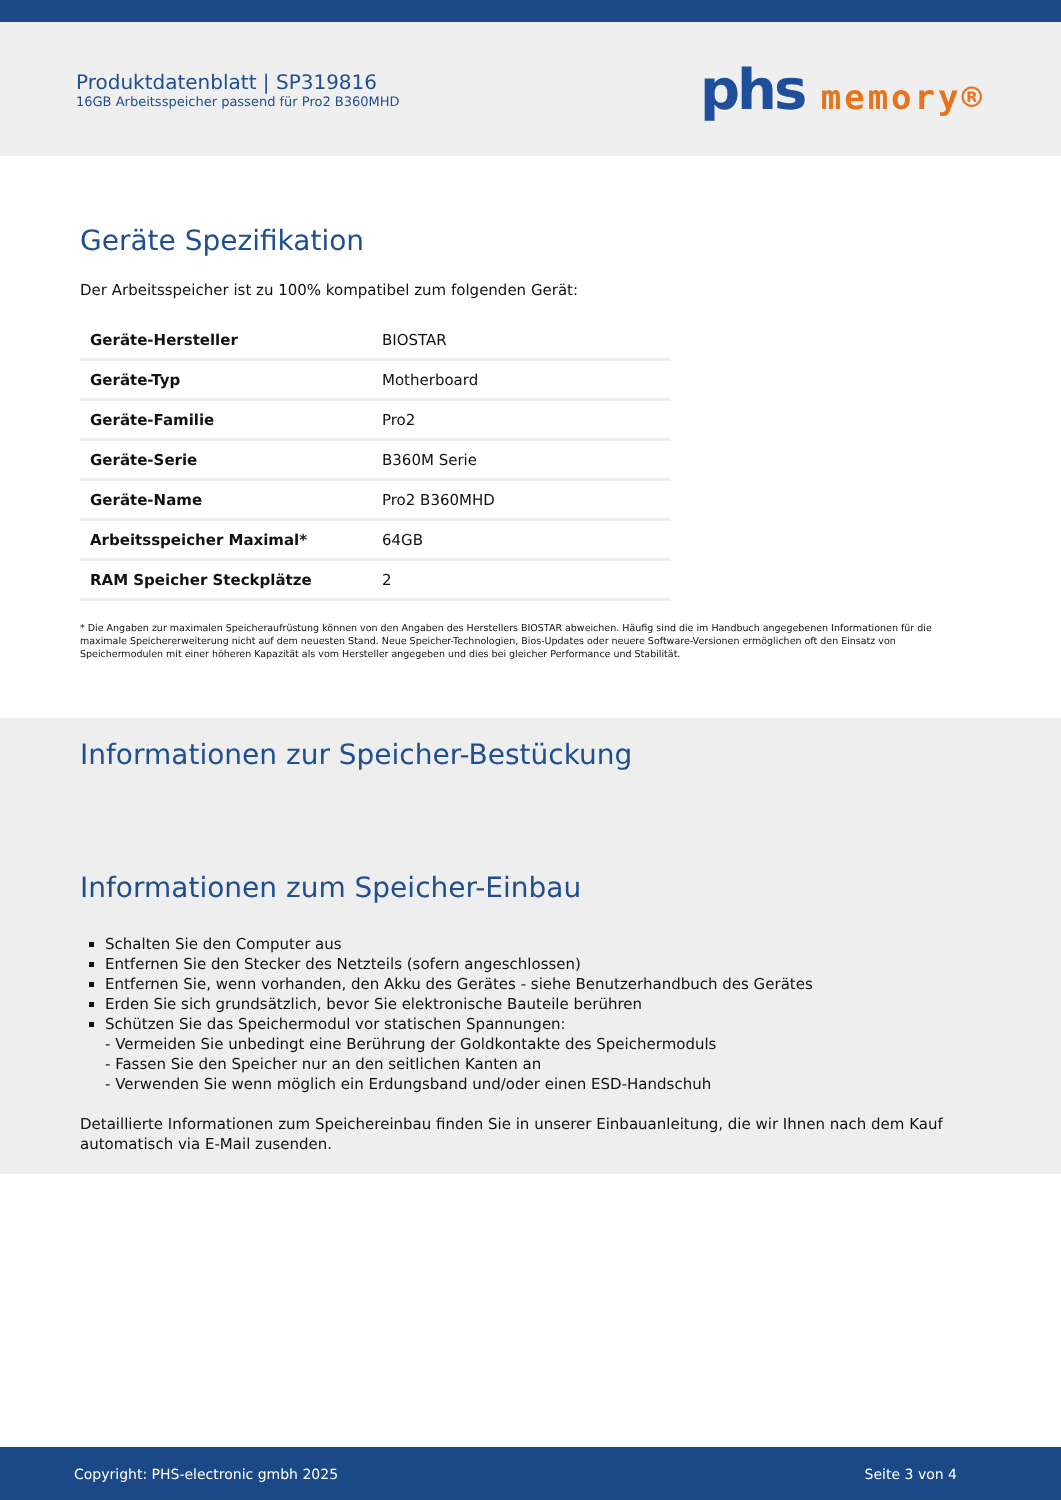Produktdatenblatt | SP319816
16GB Arbeitsspeicher passend für Pro2 B360MHD
phs memory®
Geräte Spezifikation
Der Arbeitsspeicher ist zu 100% kompatibel zum folgenden Gerät:
| Geräte-Hersteller | BIOSTAR |
| Geräte-Typ | Motherboard |
| Geräte-Familie | Pro2 |
| Geräte-Serie | B360M Serie |
| Geräte-Name | Pro2 B360MHD |
| Arbeitsspeicher Maximal* | 64GB |
| RAM Speicher Steckplätze | 2 |
* Die Angaben zur maximalen Speicheraufrüstung können von den Angaben des Herstellers BIOSTAR abweichen. Häufig sind die im Handbuch angegebenen Informationen für die maximale Speichererweiterung nicht auf dem neuesten Stand. Neue Speicher-Technologien, Bios-Updates oder neuere Software-Versionen ermöglichen oft den Einsatz von Speichermodulen mit einer höheren Kapazität als vom Hersteller angegeben und dies bei gleicher Performance und Stabilität.
Informationen zur Speicher-Bestückung
Informationen zum Speicher-Einbau
Schalten Sie den Computer aus
Entfernen Sie den Stecker des Netzteils (sofern angeschlossen)
Entfernen Sie, wenn vorhanden, den Akku des Gerätes - siehe Benutzerhandbuch des Gerätes
Erden Sie sich grundsätzlich, bevor Sie elektronische Bauteile berühren
Schützen Sie das Speichermodul vor statischen Spannungen:
- Vermeiden Sie unbedingt eine Berührung der Goldkontakte des Speichermoduls
- Fassen Sie den Speicher nur an den seitlichen Kanten an
- Verwenden Sie wenn möglich ein Erdungsband und/oder einen ESD-Handschuh
Detaillierte Informationen zum Speichereinbau finden Sie in unserer Einbauanleitung, die wir Ihnen nach dem Kauf automatisch via E-Mail zusenden.
Copyright: PHS-electronic gmbh 2025 Seite 3 von 4